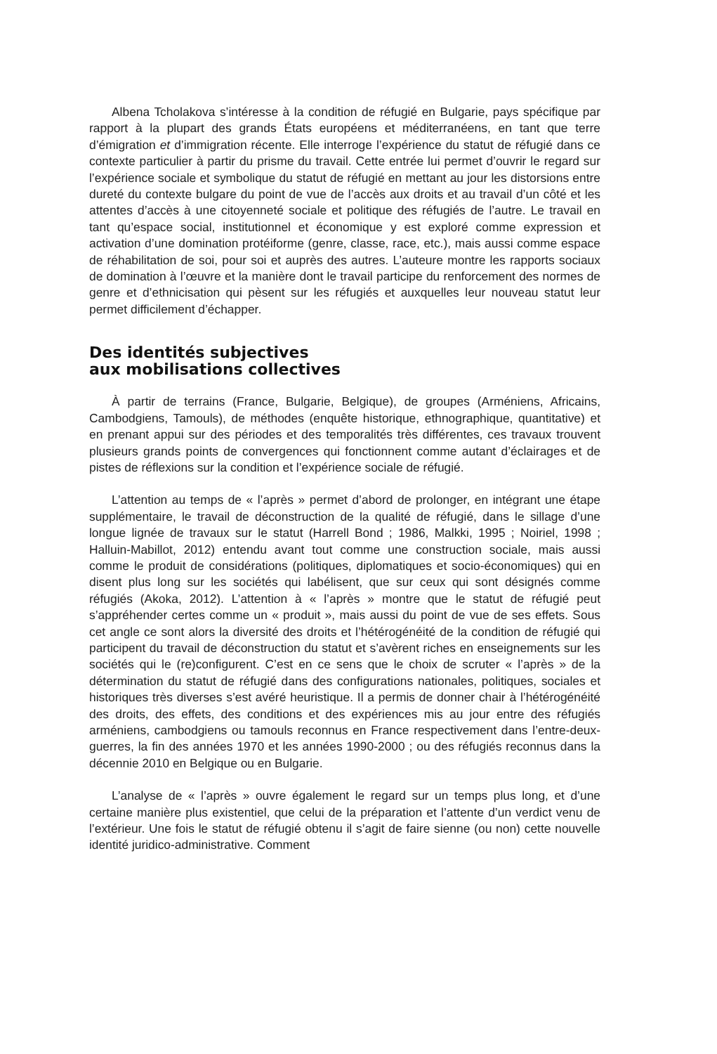Albena Tcholakova s’intéresse à la condition de réfugié en Bulgarie, pays spécifique par rapport à la plupart des grands États européens et méditerranéens, en tant que terre d’émigration et d’immigration récente. Elle interroge l’expérience du statut de réfugié dans ce contexte particulier à partir du prisme du travail. Cette entrée lui permet d’ouvrir le regard sur l’expérience sociale et symbolique du statut de réfugié en mettant au jour les distorsions entre dureté du contexte bulgare du point de vue de l’accès aux droits et au travail d’un côté et les attentes d’accès à une citoyenneté sociale et politique des réfugiés de l’autre. Le travail en tant qu’espace social, institutionnel et économique y est exploré comme expression et activation d’une domination protéiforme (genre, classe, race, etc.), mais aussi comme espace de réhabilitation de soi, pour soi et auprès des autres. L’auteure montre les rapports sociaux de domination à l’œuvre et la manière dont le travail participe du renforcement des normes de genre et d’ethnicisation qui pèsent sur les réfugiés et auxquelles leur nouveau statut leur permet difficilement d’échapper.
Des identités subjectives
aux mobilisations collectives
À partir de terrains (France, Bulgarie, Belgique), de groupes (Arméniens, Africains, Cambodgiens, Tamouls), de méthodes (enquête historique, ethnographique, quantitative) et en prenant appui sur des périodes et des temporalités très différentes, ces travaux trouvent plusieurs grands points de convergences qui fonctionnent comme autant d’éclairages et de pistes de réflexions sur la condition et l’expérience sociale de réfugié.
L’attention au temps de « l’après » permet d’abord de prolonger, en intégrant une étape supplémentaire, le travail de déconstruction de la qualité de réfugié, dans le sillage d’une longue lignée de travaux sur le statut (Harrell Bond ; 1986, Malkki, 1995 ; Noiriel, 1998 ; Halluin-Mabillot, 2012) entendu avant tout comme une construction sociale, mais aussi comme le produit de considérations (politiques, diplomatiques et socio-économiques) qui en disent plus long sur les sociétés qui labélisent, que sur ceux qui sont désignés comme réfugiés (Akoka, 2012). L’attention à « l’après » montre que le statut de réfugié peut s’appréhender certes comme un « produit », mais aussi du point de vue de ses effets. Sous cet angle ce sont alors la diversité des droits et l’hétérogénéité de la condition de réfugié qui participent du travail de déconstruction du statut et s’avèrent riches en enseignements sur les sociétés qui le (re)configurent. C’est en ce sens que le choix de scruter « l’après » de la détermination du statut de réfugié dans des configurations nationales, politiques, sociales et historiques très diverses s’est avéré heuristique. Il a permis de donner chair à l’hétérogénéité des droits, des effets, des conditions et des expériences mis au jour entre des réfugiés arméniens, cambodgiens ou tamouls reconnus en France respectivement dans l’entre-deux-guerres, la fin des années 1970 et les années 1990-2000 ; ou des réfugiés reconnus dans la décennie 2010 en Belgique ou en Bulgarie.
L’analyse de « l’après » ouvre également le regard sur un temps plus long, et d’une certaine manière plus existentiel, que celui de la préparation et l’attente d’un verdict venu de l’extérieur. Une fois le statut de réfugié obtenu il s’agit de faire sienne (ou non) cette nouvelle identité juridico-administrative. Comment